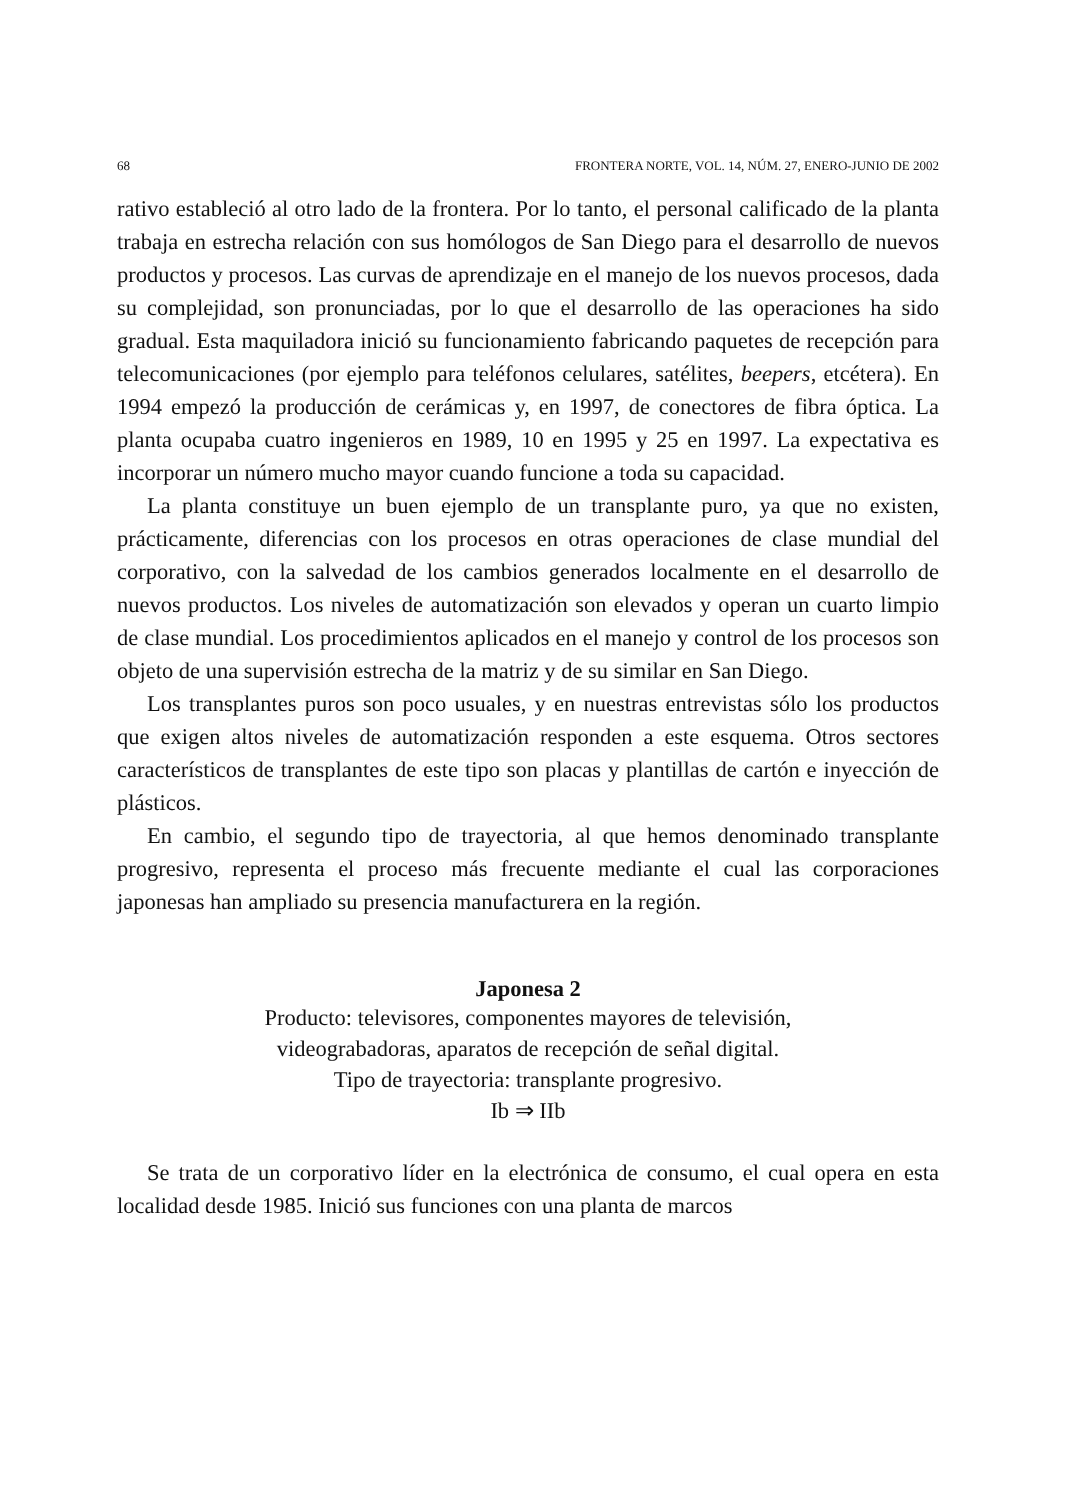68 FRONTERA NORTE, VOL. 14, NÚM. 27, ENERO-JUNIO DE 2002
rativo estableció al otro lado de la frontera. Por lo tanto, el personal calificado de la planta trabaja en estrecha relación con sus homólogos de San Diego para el desarrollo de nuevos productos y procesos. Las curvas de aprendizaje en el manejo de los nuevos procesos, dada su complejidad, son pronunciadas, por lo que el desarrollo de las operaciones ha sido gradual. Esta maquiladora inició su funcionamiento fabricando paquetes de recepción para telecomunicaciones (por ejemplo para teléfonos celulares, satélites, beepers, etcétera). En 1994 empezó la producción de cerámicas y, en 1997, de conectores de fibra óptica. La planta ocupaba cuatro ingenieros en 1989, 10 en 1995 y 25 en 1997. La expectativa es incorporar un número mucho mayor cuando funcione a toda su capacidad.
La planta constituye un buen ejemplo de un transplante puro, ya que no existen, prácticamente, diferencias con los procesos en otras operaciones de clase mundial del corporativo, con la salvedad de los cambios generados localmente en el desarrollo de nuevos productos. Los niveles de automatización son elevados y operan un cuarto limpio de clase mundial. Los procedimientos aplicados en el manejo y control de los procesos son objeto de una supervisión estrecha de la matriz y de su similar en San Diego.
Los transplantes puros son poco usuales, y en nuestras entrevistas sólo los productos que exigen altos niveles de automatización responden a este esquema. Otros sectores característicos de transplantes de este tipo son placas y plantillas de cartón e inyección de plásticos.
En cambio, el segundo tipo de trayectoria, al que hemos denominado transplante progresivo, representa el proceso más frecuente mediante el cual las corporaciones japonesas han ampliado su presencia manufacturera en la región.
Japonesa 2
Producto: televisores, componentes mayores de televisión,
videograbadoras, aparatos de recepción de señal digital.
Tipo de trayectoria: transplante progresivo.
Ib ⇒ IIb
Se trata de un corporativo líder en la electrónica de consumo, el cual opera en esta localidad desde 1985. Inició sus funciones con una planta de marcos